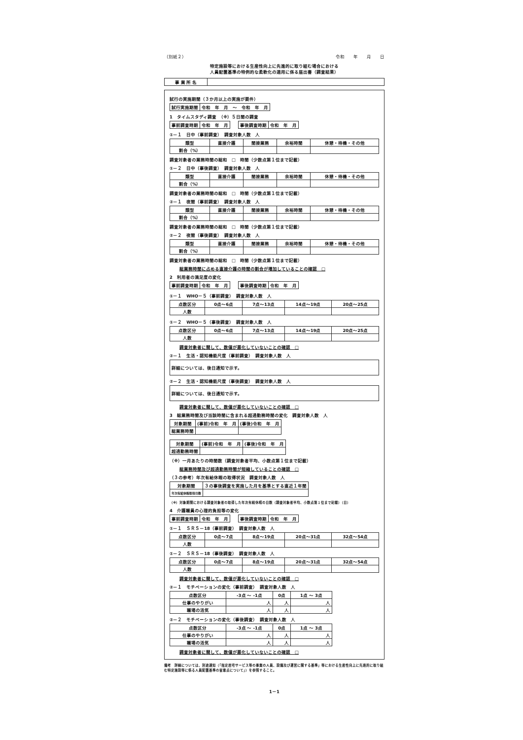（別紙２） 令和　　年　　月　　日
特定施設等における生産性向上に先進的に取り組む場合における
人員配置基準の特例的な柔軟化の適用に係る届出書（調査結果）
| 事 業 所 名 | |
試行の実施期間（３か月以上の実施が要件）
| 試行実施期間 | 令和 年 月 ～ 令和 年 月 |
1　タイムスタディ調査　（※）５日間の調査
| 事前調査時期 | 令和 年 月 | | 事後調査時期 | 令和 年 月 |
①－１　日中（事前調査）　調査対象人数　人
| 類型 | 直接介護 | 間接業務 | 余裕時間 | 休憩・待機・その他 |
| --- | --- | --- | --- | --- |
| 割合（%） | | | | |
調査対象者の業務時間の総和　□　時間（少数点第１位まで記載）
①－２　日中（事後調査）　調査対象人数　人
| 類型 | 直接介護 | 間接業務 | 余裕時間 | 休憩・待機・その他 |
| --- | --- | --- | --- | --- |
| 割合（%） | | | | |
調査対象者の業務時間の総和　□　時間（少数点第１位まで記載）
②－１　夜間（事前調査）　調査対象人数　人
| 類型 | 直接介護 | 間接業務 | 余裕時間 | 休憩・待機・その他 |
| --- | --- | --- | --- | --- |
| 割合（%） | | | | |
調査対象者の業務時間の総和　□　時間（少数点第１位まで記載）
②－２　夜間（事後調査）　調査対象人数　人
| 類型 | 直接介護 | 間接業務 | 余裕時間 | 休憩・待機・その他 |
| --- | --- | --- | --- | --- |
| 割合（%） | | | | |
調査対象者の業務時間の総和　□　時間（少数点第１位まで記載）
総業務時間に占める直接介護の時間の割合が増加していることの確認　□
2　利用者の満足度の変化
| 事前調査時期 | 令和 年 月 | | 事後調査時期 | 令和 年 月 |
①－１　WHO－５（事前調査）　調査対象人数　人
| 点数区分 | 0点～6点 | 7点～13点 | 14点～19点 | 20点～25点 |
| 人数 | | | | |
①－２　WHO－５（事後調査）　調査対象人数　人
| 点数区分 | 0点～6点 | 7点～13点 | 14点～19点 | 20点～25点 |
| 人数 | | | | |
調査対象者に関して、数値が悪化していないことの確認　□
②－１　生活・認知機能尺度（事前調査）　調査対象人数　人
| 詳細については、後日通知で示す。 |
②－２　生活・認知機能尺度（事後調査）　調査対象人数　人
| 詳細については、後日通知で示す。 |
調査対象者に関して、数値が悪化していないことの確認　□
3　総業務時間及び当該時間に含まれる超過勤務時間の変化　調査対象人数　人
| 対象期間 | (事前)令和 年 月 | (事後)令和 年 月 |
| 総業務時間 | | |
| 対象期間 | (事前)令和 年 月 | (事後)令和 年 月 |
| 超過勤務時間 | | |
（※）一月あたりの時間数（調査対象者平均、小数点第１位まで記載）
総業務時間及び超過勤務時間が短縮していることの確認　□
（３の参考）年次有給休暇の取得状況　調査対象人数　人
| 対象期間 | ３の事後調査を実施した月を基準とする直近１年間 |
| 年次有給休暇取得日数 | |
（※）対象期間における調査対象者の取得した年次有給休暇の日数（調査対象者平均、小数点第１位まで記載）（日）
4　介護職員の心理的負担等の変化
| 事前調査時期 | 令和 年 月 | | 事後調査時期 | 令和 年 月 |
①－１　ＳＲＳ－18（事前調査）　調査対象人数　人
| 点数区分 | 0点～7点 | 8点～19点 | 20点～31点 | 32点～54点 |
| 人数 | | | | |
①－２　ＳＲＳ－18（事後調査）　調査対象人数　人
| 点数区分 | 0点～7点 | 8点～19点 | 20点～31点 | 32点～54点 |
| 人数 | | | | |
調査対象者に関して、数値が悪化していないことの確認　□
②－１　モチベーションの変化（事前調査）　調査対象人数　人
| 点数区分 | -3点 ～ -1点 | 0点 | 1点 ～ 3点 |
| 仕事のやりがい | 人 | 人 | 人 |
| 職場の活気 | 人 | 人 | 人 |
②－２　モチベーションの変化（事後調査）　調査対象人数　人
| 点数区分 | -3点 ～ -1点 | 0点 | 1点 ～ 3点 |
| 仕事のやりがい | 人 | 人 | 人 |
| 職場の活気 | 人 | 人 | 人 |
調査対象者に関して、数値が悪化していないことの確認　□
備考　詳細については、別途通知（「指定居宅サービス等の事業の人員、設備及び運営に関する基準」等における生産性向上に先進的に取り組む特定施設等に係る人員配置基準の留意点について」）を参照すること。
1－1